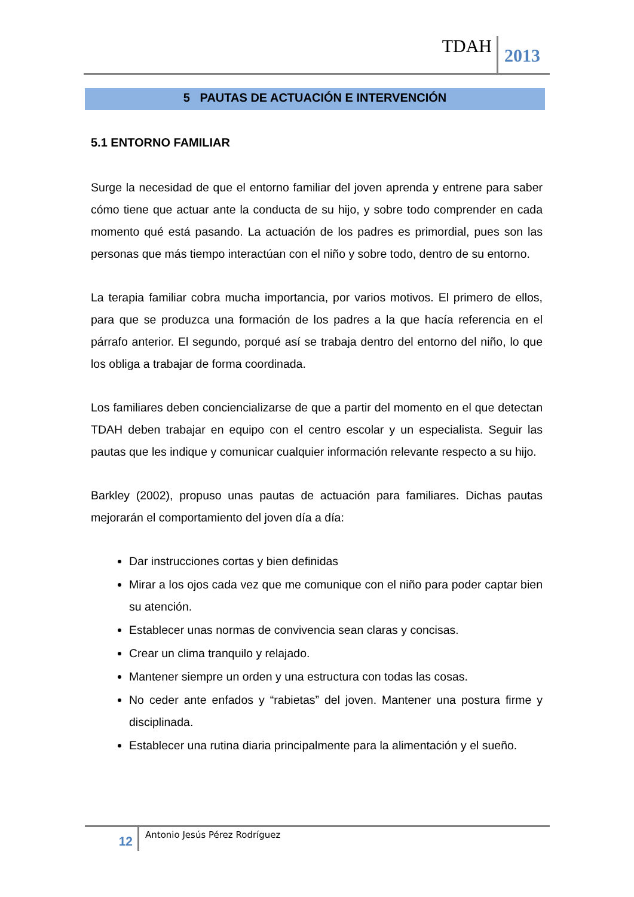TDAH 2013
5 PAUTAS DE ACTUACIÓN E INTERVENCIÓN
5.1 ENTORNO FAMILIAR
Surge la necesidad de que el entorno familiar del joven aprenda y entrene para saber cómo tiene que actuar ante la conducta de su hijo, y sobre todo comprender en cada momento qué está pasando. La actuación de los padres es primordial, pues son las personas que más tiempo interactúan con el niño y sobre todo, dentro de su entorno.
La terapia familiar cobra mucha importancia, por varios motivos. El primero de ellos, para que se produzca una formación de los padres a la que hacía referencia en el párrafo anterior. El segundo, porqué así se trabaja dentro del entorno del niño, lo que los obliga a trabajar de forma coordinada.
Los familiares deben concienciali­zarse de que a partir del momento en el que detectan TDAH deben trabajar en equipo con el centro escolar y un especialista. Seguir las pautas que les indique y comunicar cualquier información relevante respecto a su hijo.
Barkley (2002), propuso unas pautas de actuación para familiares. Dichas pautas mejorarán el comportamiento del joven día a día:
Dar instrucciones cortas y bien definidas
Mirar a los ojos cada vez que me comunique con el niño para poder captar bien su atención.
Establecer unas normas de convivencia sean claras y concisas.
Crear un clima tranquilo y relajado.
Mantener siempre un orden y una estructura con todas las cosas.
No ceder ante enfados y “rabietas” del joven. Mantener una postura firme y disciplinada.
Establecer una rutina diaria principalmente para la alimentación y el sueño.
12 Antonio Jesús Pérez Rodríguez